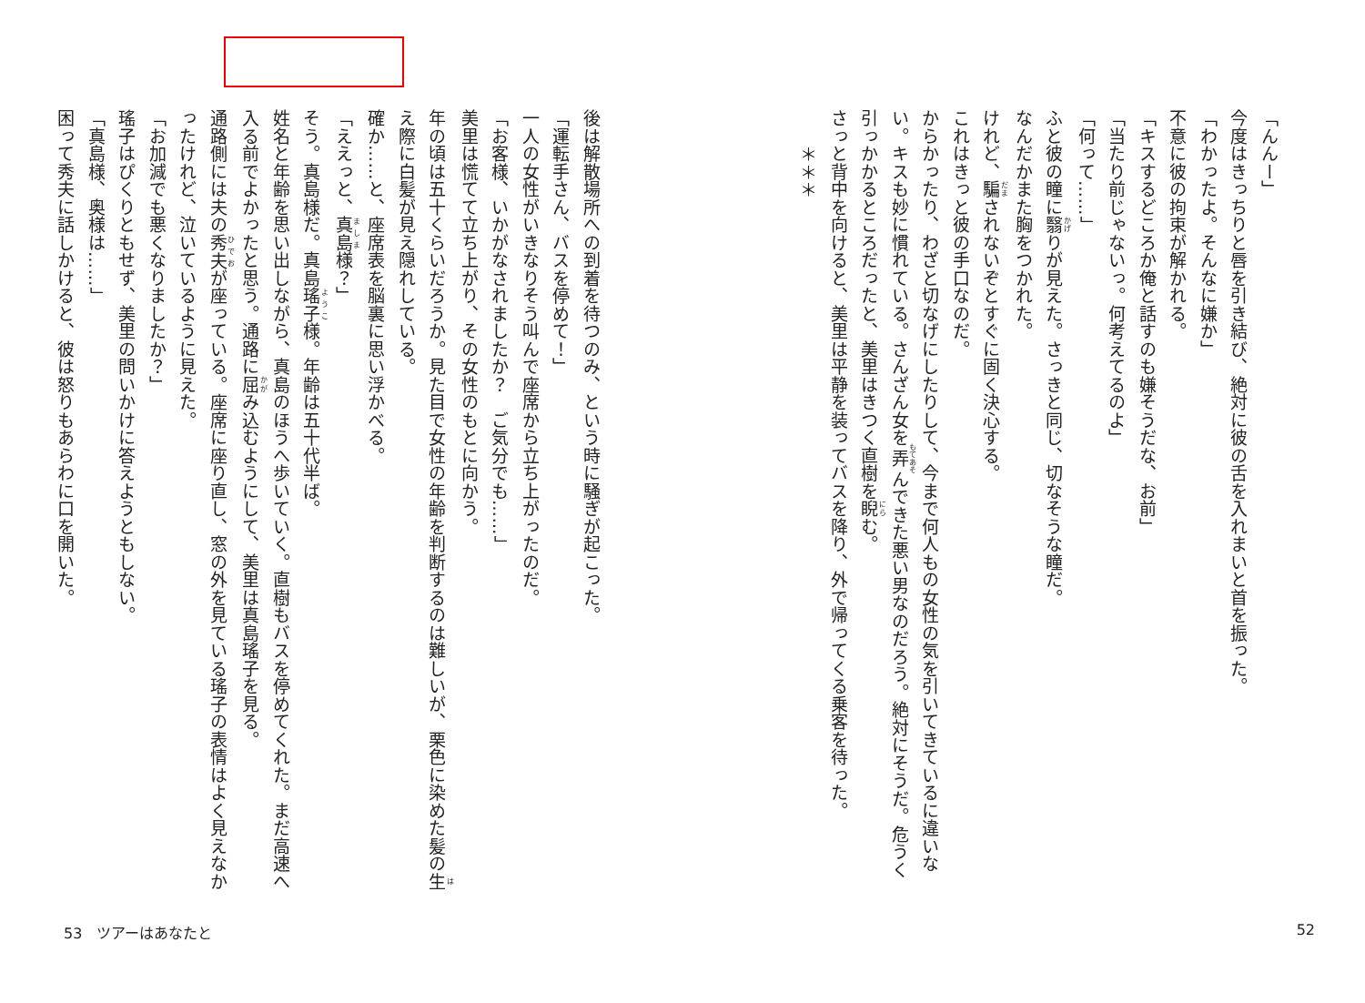「んんー」
今度はきっちりと唇を引き結び、絶対に彼の舌を入れまいと首を振った。
「わかったよ。そんなに嫌か」
不意に彼の拘束が解かれる。
「キスするどころか俺と話すのも嫌そうだな、お前」
「当たり前じゃないっ。何考えてるのよ」
「何って……」
ふと彼の瞳に翳りが見えた。さっきと同じ、切なそうな瞳だ。
なんだかまた胸をつかれた。
けれど、騙されないぞとすぐに固く決心する。
これはきっと彼の手口なのだ。
からかったり、わざと切なげにしたりして、今まで何人もの女性の気を引いてきているに違いない。キスも妙に慣れている。さんざん女を弄んできた悪い男なのだろう。絶対にそうだ。危うく引っかかるところだったと、美里はきつく直樹を睨む。
さっと背中を向けると、美里は平静を装ってバスを降り、外で帰ってくる乗客を待った。
＊＊＊
後は解散場所への到着を待つのみ、という時に騒ぎが起こった。
「運転手さん、バスを停めて！」
一人の女性がいきなりそう叫んで座席から立ち上がったのだ。
「お客様、いかがなされましたか？　ご気分でも……」
美里は慌てて立ち上がり、その女性のもとに向かう。
年の頃は五十くらいだろうか。見た目で女性の年齢を判断するのは難しいが、栗色に染めた髪の生え際に白髪が見え隠れしている。
確か……と、座席表を脳裏に思い浮かべる。
「ええっと、真島様？」
そう。真島様だ。真島瑤子様。年齢は五十代半ば。
姓名と年齢を思い出しながら、真島のほうへ歩いていく。直樹もバスを停めてくれた。まだ高速へ入る前でよかったと思う。通路に屈み込むようにして、美里は真島瑤子を見る。
通路側には夫の秀夫が座っている。座席に座り直し、窓の外を見ている瑤子の表情はよく見えなかったけれど、泣いているように見えた。
「お加減でも悪くなりましたか？」
瑤子はぴくりともせず、美里の問いかけに答えようともしない。
「真島様、奥様は……」
困って秀夫に話しかけると、彼は怒りもあらわに口を開いた。
53　ツアーはあなたと 52